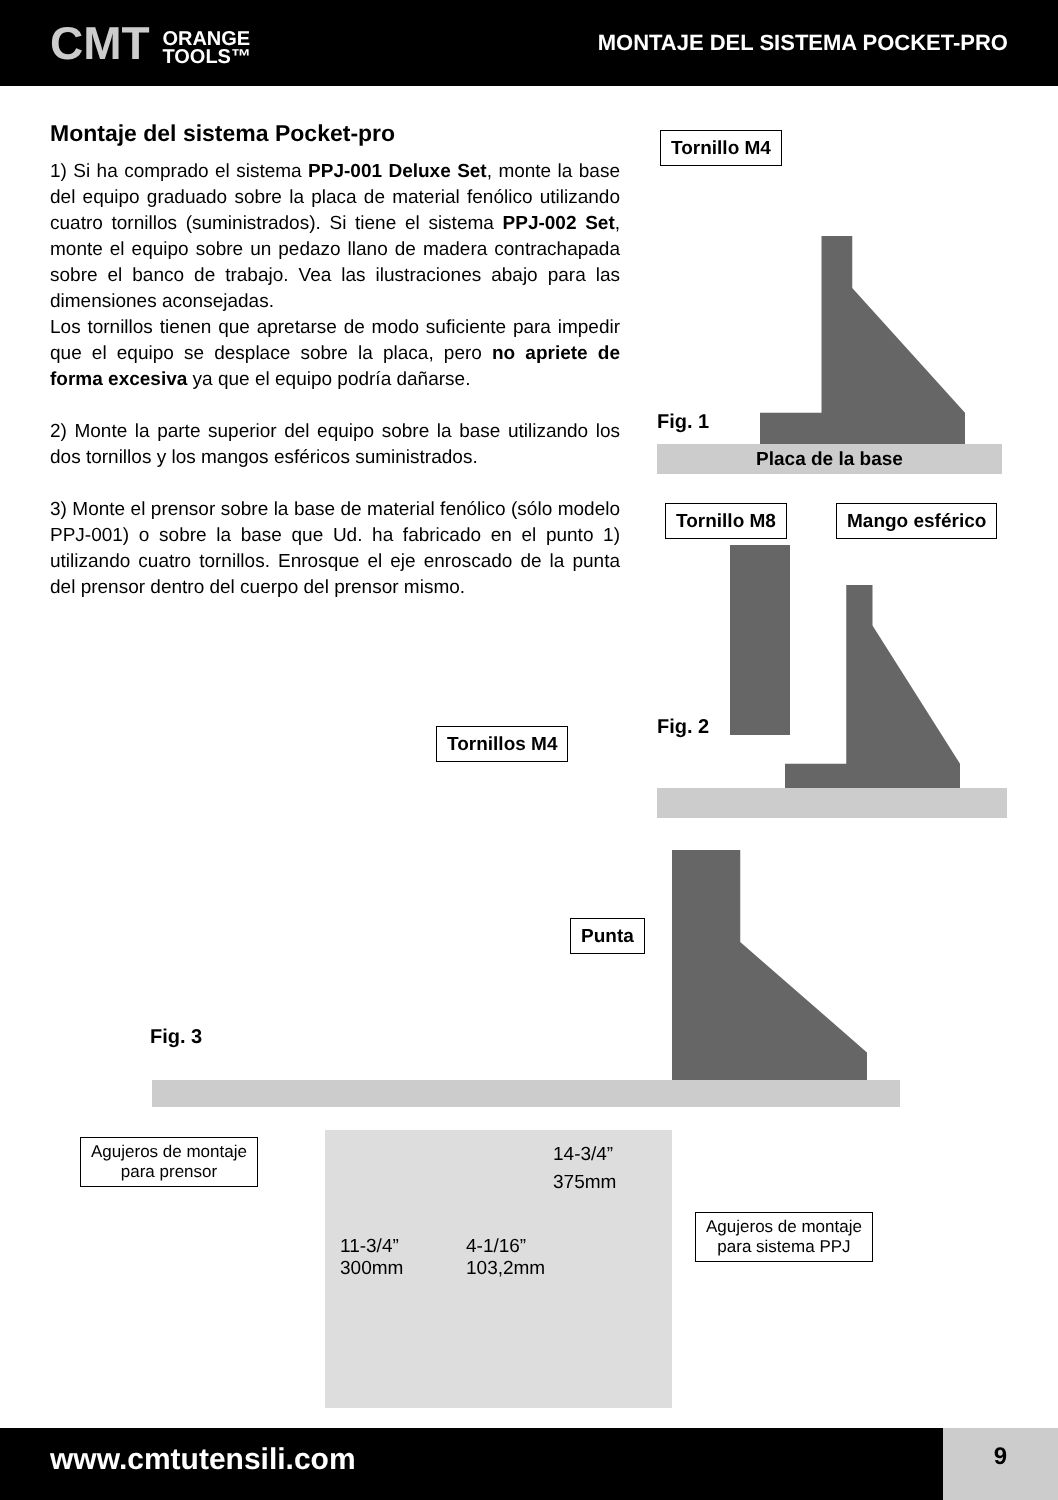CMT ORANGE
TOOLS™
MONTAJE DEL SISTEMA POCKET-PRO
Montaje del sistema Pocket-pro
1) Si ha comprado el sistema PPJ-001 Deluxe Set, monte la base del equipo graduado sobre la placa de material fenólico utilizando cuatro tornillos (suministrados). Si tiene el sistema PPJ-002 Set, monte el equipo sobre un pedazo llano de madera contrachapada sobre el banco de trabajo. Vea las ilustraciones abajo para las dimensiones aconsejadas.
Los tornillos tienen que apretarse de modo suficiente para impedir que el equipo se desplace sobre la placa, pero no apriete de forma excesiva ya que el equipo podría dañarse.
2) Monte la parte superior del equipo sobre la base utilizando los dos tornillos y los mangos esféricos suministrados.
3) Monte el prensor sobre la base de material fenólico (sólo modelo PPJ-001) o sobre la base que Ud. ha fabricado en el punto 1) utilizando cuatro tornillos. Enrosque el eje enroscado de la punta del prensor dentro del cuerpo del prensor mismo.
Tornillo M4
Placa de la base
Fig. 1
Tornillo M8 Mango esférico
Fig. 2
Tornillos M4
Punta
Fig. 3
Agujeros de montaje
para prensor
Agujeros de montaje
para sistema PPJ
14-3/4”
375mm
11-3/4”
300mm
4-1/16”
103,2mm
www.cmtutensili.com 9